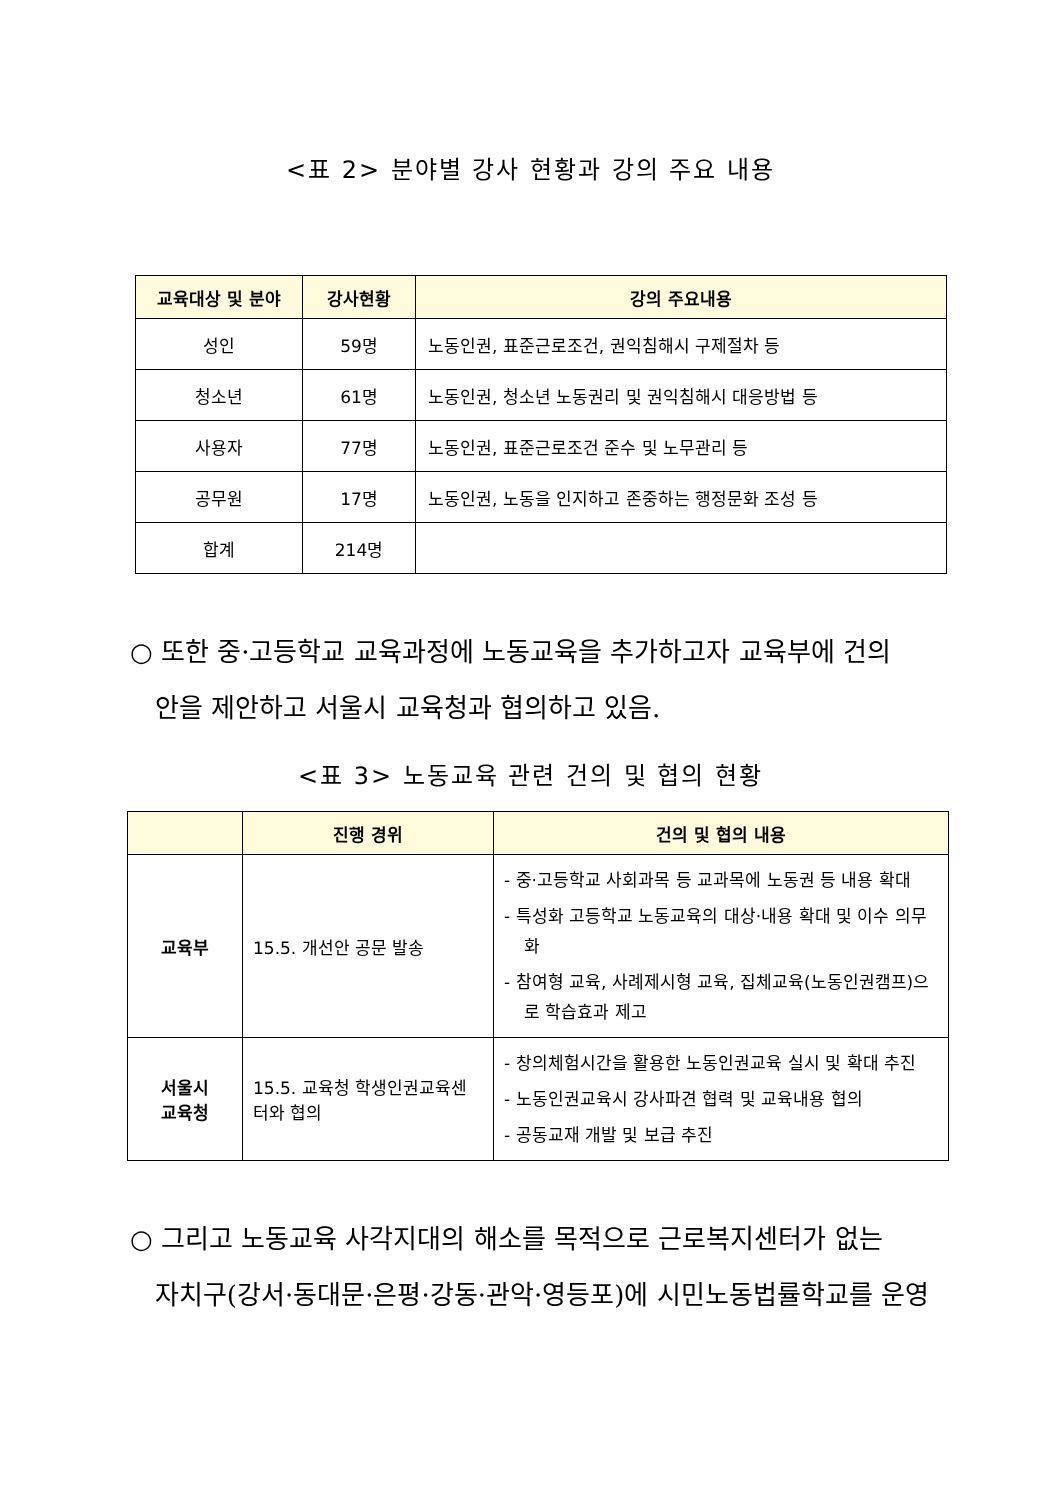<표 2> 분야별 강사 현황과 강의 주요 내용
| 교육대상 및 분야 | 강사현황 | 강의 주요내용 |
| --- | --- | --- |
| 성인 | 59명 | 노동인권, 표준근로조건, 권익침해시 구제절차 등 |
| 청소년 | 61명 | 노동인권, 청소년 노동권리 및 권익침해시 대응방법 등 |
| 사용자 | 77명 | 노동인권, 표준근로조건 준수 및 노무관리 등 |
| 공무원 | 17명 | 노동인권, 노동을 인지하고 존중하는 행정문화 조성 등 |
| 합계 | 214명 | |
○ 또한 중·고등학교 교육과정에 노동교육을 추가하고자 교육부에 건의
안을 제안하고 서울시 교육청과 협의하고 있음.
<표 3> 노동교육 관련 건의 및 협의 현황
| | 진행 경위 | 건의 및 협의 내용 |
| --- | --- | --- |
| 교육부 | 15.5. 개선안 공문 발송 | - 중·고등학교 사회과목 등 교과목에 노동권 등 내용 확대 - 특성화 고등학교 노동교육의 대상·내용 확대 및 이수 의무화 - 참여형 교육, 사례제시형 교육, 집체교육(노동인권캠프)으로 학습효과 제고 |
| 서울시 교육청 | 15.5. 교육청 학생인권교육센터와 협의 | - 창의체험시간을 활용한 노동인권교육 실시 및 확대 추진 - 노동인권교육시 강사파견 협력 및 교육내용 협의 - 공동교재 개발 및 보급 추진 |
○ 그리고 노동교육 사각지대의 해소를 목적으로 근로복지센터가 없는
자치구(강서·동대문·은평·강동·관악·영등포)에 시민노동법률학교를 운영